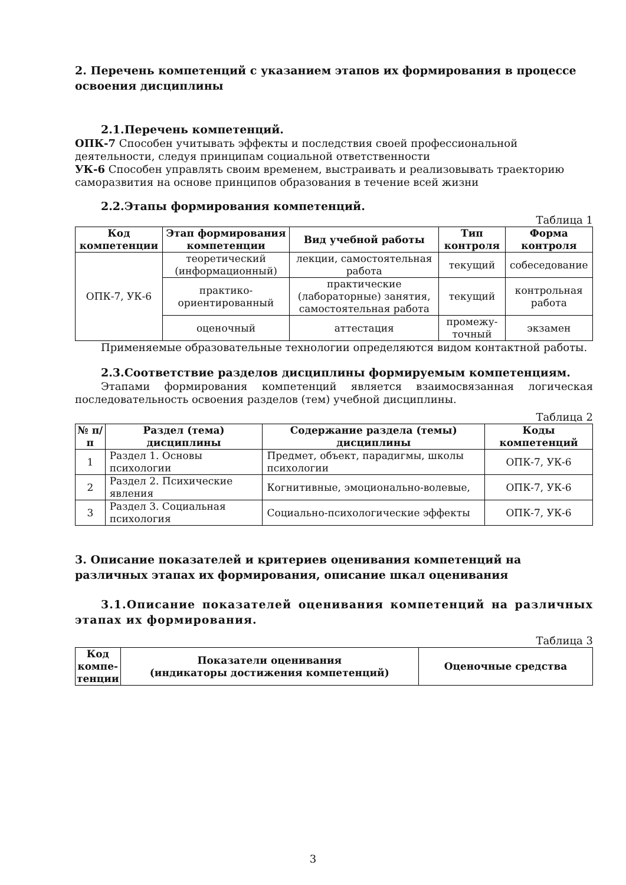2. Перечень компетенций с указанием этапов их формирования в процессе освоения дисциплины
2.1.Перечень компетенций.
ОПК-7 Способен учитывать эффекты и последствия своей профессиональной деятельности, следуя принципам социальной ответственности
УК-6 Способен управлять своим временем, выстраивать и реализовывать траекторию саморазвития на основе принципов образования в течение всей жизни
2.2.Этапы формирования компетенций.
Таблица 1
| Код компетенции | Этап формирования компетенции | Вид учебной работы | Тип контроля | Форма контроля |
| --- | --- | --- | --- | --- |
| ОПК-7, УК-6 | теоретический (информационный) | лекции, самостоятельная работа | текущий | собеседование |
| | практико-ориентированный | практические (лабораторные) занятия, самостоятельная работа | текущий | контрольная работа |
| | оценочный | аттестация | промежу-точный | экзамен |
Применяемые образовательные технологии определяются видом контактной работы.
2.3.Соответствие разделов дисциплины формируемым компетенциям.
Этапами формирования компетенций является взаимосвязанная логическая последовательность освоения разделов (тем) учебной дисциплины.
Таблица 2
| № п/п | Раздел (тема) дисциплины | Содержание раздела (темы) дисциплины | Коды компетенций |
| --- | --- | --- | --- |
| 1 | Раздел 1. Основы психологии | Предмет, объект, парадигмы, школы психологии | ОПК-7, УК-6 |
| 2 | Раздел 2. Психические явления | Когнитивные, эмоционально-волевые, | ОПК-7, УК-6 |
| 3 | Раздел 3. Социальная психология | Социально-психологические эффекты | ОПК-7, УК-6 |
3. Описание показателей и критериев оценивания компетенций на различных этапах их формирования, описание шкал оценивания
3.1.Описание показателей оценивания компетенций на различных этапах их формирования.
Таблица 3
| Код компе-тенции | Показатели оценивания (индикаторы достижения компетенций) | Оценочные средства |
| --- | --- | --- |
3